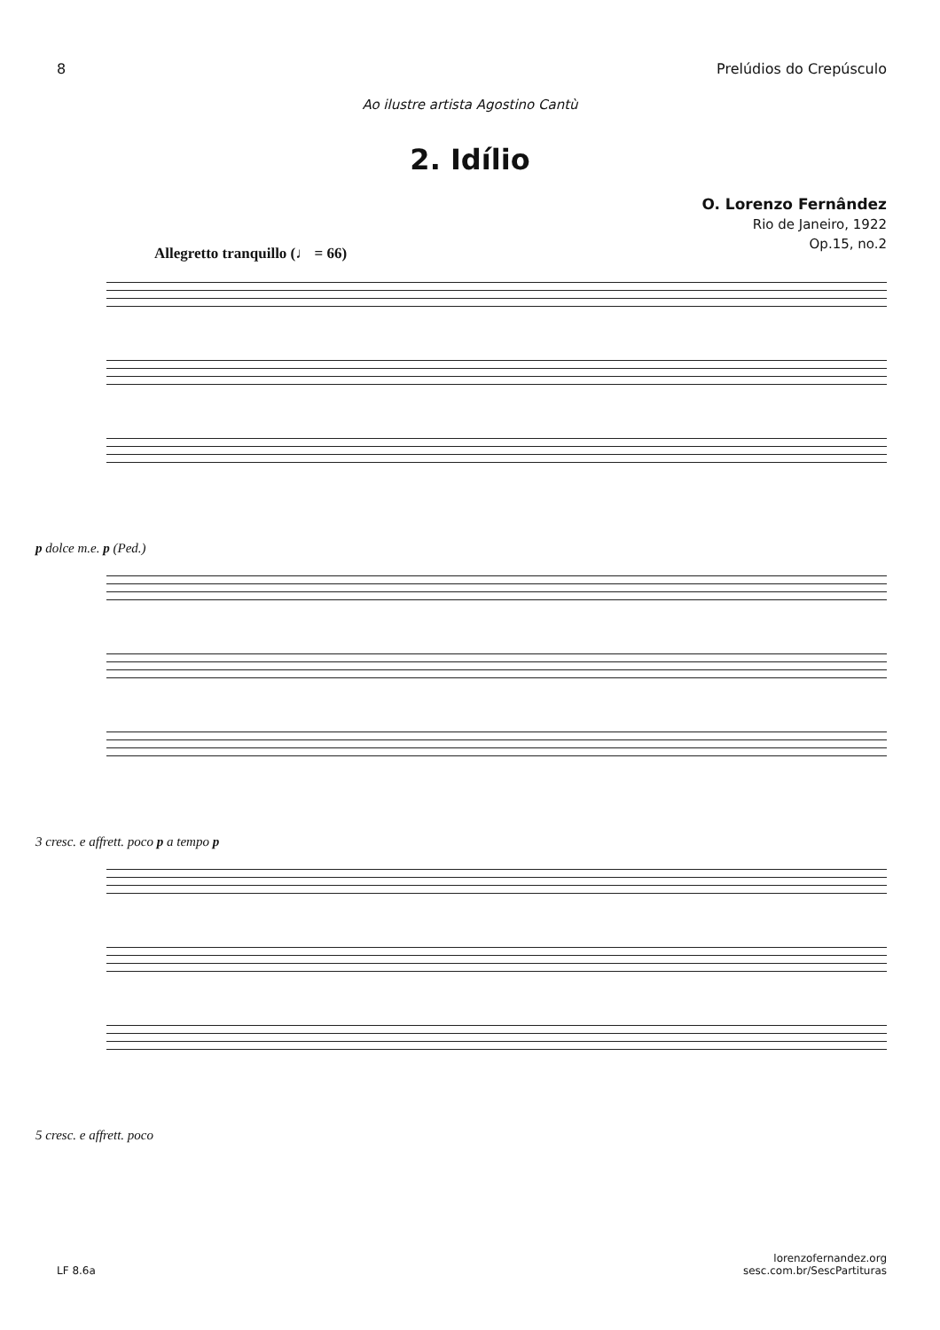8 Prelúdios do Crepúsculo
Ao ilustre artista Agostino Cantù
2. Idílio
O. Lorenzo Fernândez
Rio de Janeiro, 1922
Op.15, no.2
Allegretto tranquillo (♩ = 66)
p dolce m.e. p (Ped.)
3 cresc. e affrett. poco p a tempo p
5 cresc. e affrett. poco
LF 8.6a lorenzofernandez.org
sesc.com.br/SescPartituras